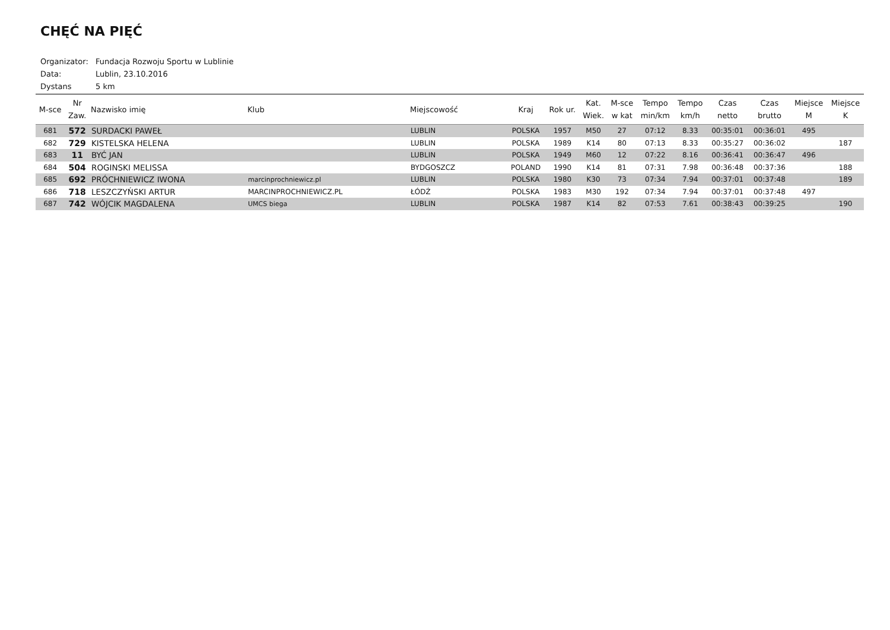CHĘĆ NA PIĘĆ
Organizator: Fundacja Rozwoju Sportu w Lublinie
Data: Lublin, 23.10.2016
Dystans 5 km
| M-sce | Nr Zaw. | Nazwisko imię | Klub | Miejscowość | Kraj | Rok ur. | Kat. Wiek. | M-sce w kat | Tempo min/km | Tempo km/h | Czas netto | Czas brutto | Miejsce M | Miejsce K |
| --- | --- | --- | --- | --- | --- | --- | --- | --- | --- | --- | --- | --- | --- | --- |
| 681 | 572 | SURDACKI PAWEŁ | | LUBLIN | POLSKA | 1957 | M50 | 27 | 07:12 | 8.33 | 00:35:01 | 00:36:01 | 495 | |
| 682 | 729 | KISTELSKA HELENA | | LUBLIN | POLSKA | 1989 | K14 | 80 | 07:13 | 8.33 | 00:35:27 | 00:36:02 | | 187 |
| 683 | 11 | BYĆ JAN | | LUBLIN | POLSKA | 1949 | M60 | 12 | 07:22 | 8.16 | 00:36:41 | 00:36:47 | 496 | |
| 684 | 504 | ROGINSKI MELISSA | | BYDGOSZCZ | POLAND | 1990 | K14 | 81 | 07:31 | 7.98 | 00:36:48 | 00:37:36 | | 188 |
| 685 | 692 | PRÓCHNIEWICZ IWONA | marcinprochniewicz.pl | LUBLIN | POLSKA | 1980 | K30 | 73 | 07:34 | 7.94 | 00:37:01 | 00:37:48 | | 189 |
| 686 | 718 | LESZCZYŃSKI ARTUR | MARCINPROCHNIEWICZ.PL | ŁÓDŹ | POLSKA | 1983 | M30 | 192 | 07:34 | 7.94 | 00:37:01 | 00:37:48 | 497 | |
| 687 | 742 | WÓJCIK MAGDALENA | UMCS biega | LUBLIN | POLSKA | 1987 | K14 | 82 | 07:53 | 7.61 | 00:38:43 | 00:39:25 | | 190 |